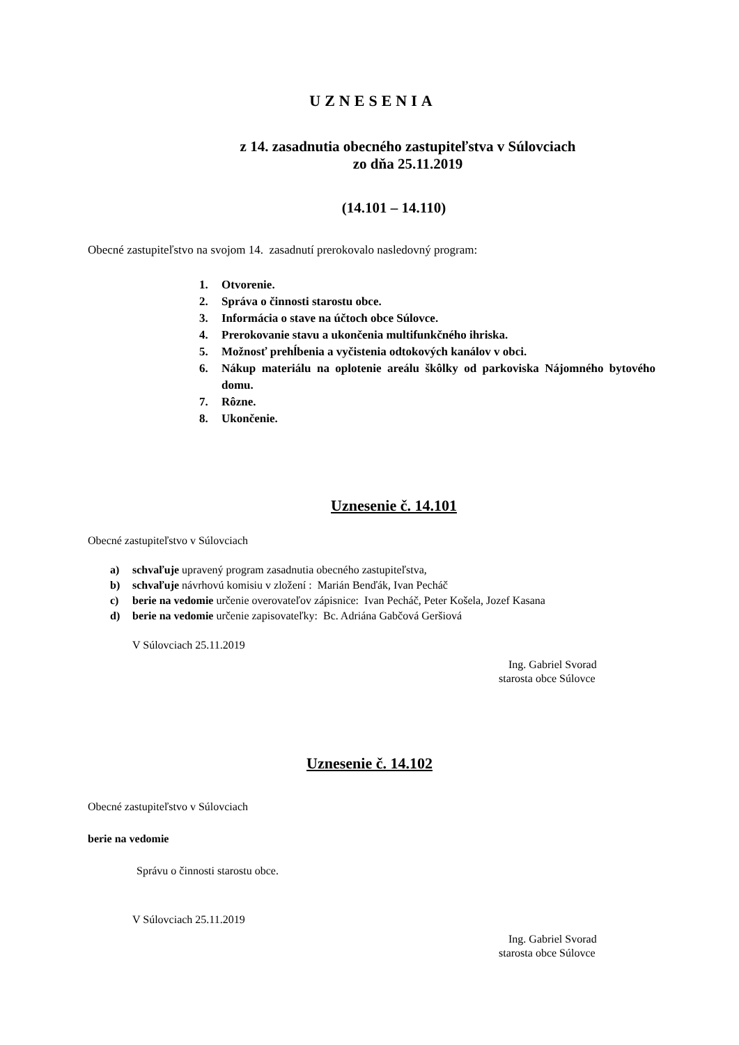UZNESENIA
z 14. zasadnutia obecného zastupiteľstva v Súlovciach
zo dňa 25.11.2019
(14.101 – 14.110)
Obecné zastupiteľstvo na svojom 14. zasadnutí prerokovalo nasledovný program:
1. Otvorenie.
2. Správa o činnosti starostu obce.
3. Informácia o stave na účtoch obce Súlovce.
4. Prerokovanie stavu a ukončenia multifunkčného ihriska.
5. Možnosť prehĺbenia a vyčistenia odtokových kanálov v obci.
6. Nákup materiálu na oplotenie areálu škôlky od parkoviska Nájomného bytového domu.
7. Rôzne.
8. Ukončenie.
Uznesenie č. 14.101
Obecné zastupiteľstvo v Súlovciach
a) schvaľuje upravený program zasadnutia obecného zastupiteľstva,
b) schvaľuje návrhovú komisiu v zložení : Marián Benďák, Ivan Pecháč
c) berie na vedomie určenie overovateľov zápisnice: Ivan Pecháč, Peter Košela, Jozef Kasana
d) berie na vedomie určenie zapisovateľky: Bc. Adriána Gabčová Geršiová
V Súlovciach 25.11.2019
Ing. Gabriel Svorad
starosta obce Súlovce
Uznesenie č. 14.102
Obecné zastupiteľstvo v Súlovciach
berie na vedomie
Správu o činnosti starostu obce.
V Súlovciach 25.11.2019
Ing. Gabriel Svorad
starosta obce Súlovce